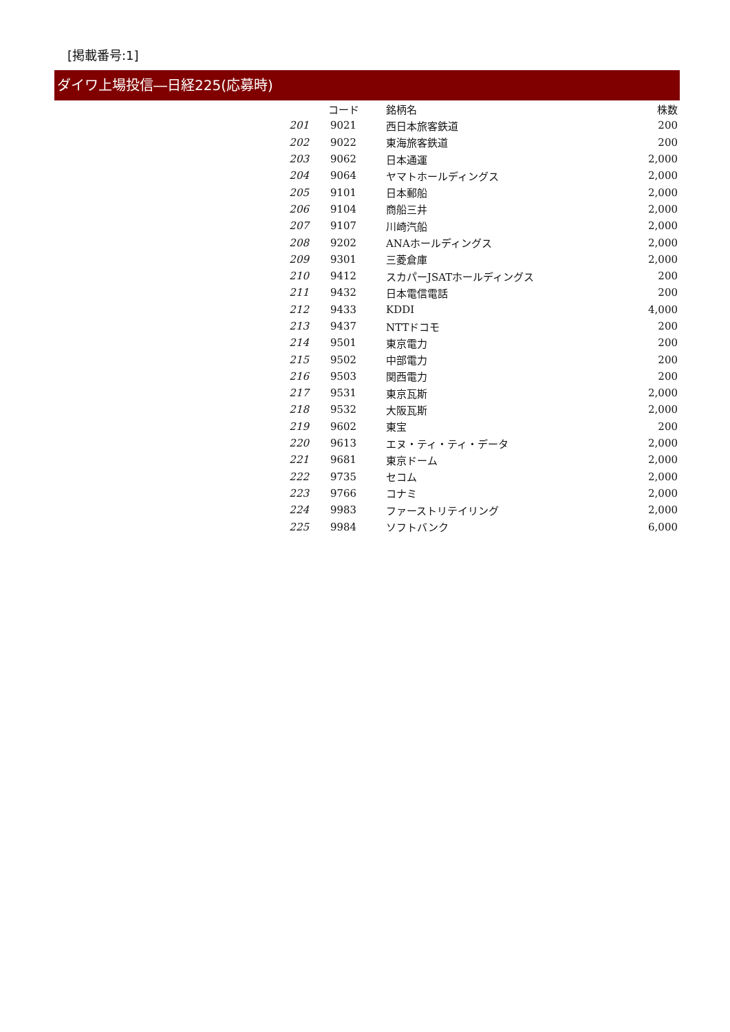[掲載番号:1]
ダイワ上場投信―日経225(応募時)
| | コード | 銘柄名 | 株数 |
| --- | --- | --- | --- |
| 201 | 9021 | 西日本旅客鉄道 | 200 |
| 202 | 9022 | 東海旅客鉄道 | 200 |
| 203 | 9062 | 日本通運 | 2,000 |
| 204 | 9064 | ヤマトホールディングス | 2,000 |
| 205 | 9101 | 日本郵船 | 2,000 |
| 206 | 9104 | 商船三井 | 2,000 |
| 207 | 9107 | 川崎汽船 | 2,000 |
| 208 | 9202 | ANAホールディングス | 2,000 |
| 209 | 9301 | 三菱倉庫 | 2,000 |
| 210 | 9412 | スカパーJSATホールディングス | 200 |
| 211 | 9432 | 日本電信電話 | 200 |
| 212 | 9433 | KDDI | 4,000 |
| 213 | 9437 | NTTドコモ | 200 |
| 214 | 9501 | 東京電力 | 200 |
| 215 | 9502 | 中部電力 | 200 |
| 216 | 9503 | 関西電力 | 200 |
| 217 | 9531 | 東京瓦斯 | 2,000 |
| 218 | 9532 | 大阪瓦斯 | 2,000 |
| 219 | 9602 | 東宝 | 200 |
| 220 | 9613 | エヌ・ティ・ティ・データ | 2,000 |
| 221 | 9681 | 東京ドーム | 2,000 |
| 222 | 9735 | セコム | 2,000 |
| 223 | 9766 | コナミ | 2,000 |
| 224 | 9983 | ファーストリテイリング | 2,000 |
| 225 | 9984 | ソフトバンク | 6,000 |